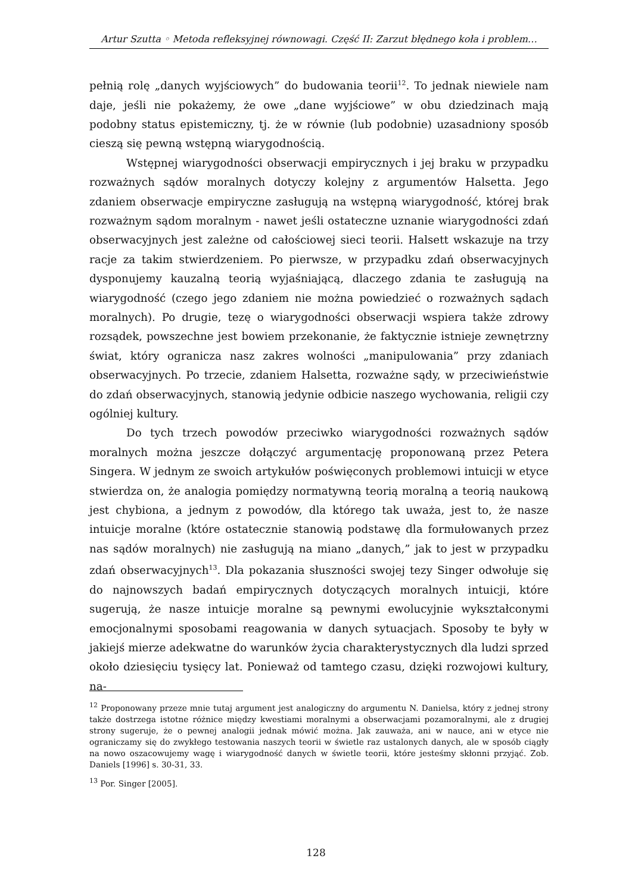Artur Szutta ◦ Metoda refleksyjnej równowagi. Część II: Zarzut błędnego koła i problem…
pełnią rolę „danych wyjściowych” do budowania teorii<sup>12</sup>. To jednak niewiele nam daje, jeśli nie pokażemy, że owe „dane wyjściowe” w obu dziedzinach mają podobny status epistemiczny, tj. że w równie (lub podobnie) uzasadniony sposób cieszą się pewną wstępną wiarygodnością.
Wstępnej wiarygodności obserwacji empirycznych i jej braku w przypadku rozważnych sądów moralnych dotyczy kolejny z argumentów Halsetta. Jego zdaniem obserwacje empiryczne zasługują na wstępną wiarygodność, której brak rozważnym sądom moralnym - nawet jeśli ostateczne uznanie wiarygodności zdań obserwacyjnych jest zależne od całościowej sieci teorii. Halsett wskazuje na trzy racje za takim stwierdzeniem. Po pierwsze, w przypadku zdań obserwacyjnych dysponujemy kauzalną teorią wyjaśniającą, dlaczego zdania te zasługują na wiarygodność (czego jego zdaniem nie można powiedzieć o rozważnych sądach moralnych). Po drugie, tezę o wiarygodności obserwacji wspiera także zdrowy rozsądek, powszechne jest bowiem przekonanie, że faktycznie istnieje zewnętrzny świat, który ogranicza nasz zakres wolności „manipulowania” przy zdaniach obserwacyjnych. Po trzecie, zdaniem Halsetta, rozważne sądy, w przeciwieństwie do zdań obserwacyjnych, stanowią jedynie odbicie naszego wychowania, religii czy ogólniej kultury.
Do tych trzech powodów przeciwko wiarygodności rozważnych sądów moralnych można jeszcze dołączyć argumentację proponowaną przez Petera Singera. W jednym ze swoich artykułów poświęconych problemowi intuicji w etyce stwierdza on, że analogia pomiędzy normatywną teorią moralną a teorią naukową jest chybiona, a jednym z powodów, dla którego tak uważa, jest to, że nasze intuicje moralne (które ostatecznie stanowią podstawę dla formułowanych przez nas sądów moralnych) nie zasługują na miano „danych,” jak to jest w przypadku zdań obserwacyjnych<sup>13</sup>. Dla pokazania słuszności swojej tezy Singer odwołuje się do najnowszych badań empirycznych dotyczących moralnych intuicji, które sugerują, że nasze intuicje moralne są pewnymi ewolucyjnie wykształconymi emocjonalnymi sposobami reagowania w danych sytuacjach. Sposoby te były w jakiejś mierze adekwatne do warunków życia charakterystycznych dla ludzi sprzed około dziesięciu tysięcy lat. Ponieważ od tamtego czasu, dzięki rozwojowi kultury, na-
<sup>12</sup> Proponowany przeze mnie tutaj argument jest analogiczny do argumentu N. Danielsa, który z jednej strony także dostrzega istotne różnice między kwestiami moralnymi a obserwacjami pozamoralnymi, ale z drugiej strony sugeruje, że o pewnej analogii jednak mówić można. Jak zauważa, ani w nauce, ani w etyce nie ograniczamy się do zwykłego testowania naszych teorii w świetle raz ustalonych danych, ale w sposób ciągły na nowo oszacowujemy wagę i wiarygodność danych w świetle teorii, które jesteśmy skłonni przyjąć. Zob. Daniels [1996] s. 30-31, 33.
<sup>13</sup> Por. Singer [2005].
128